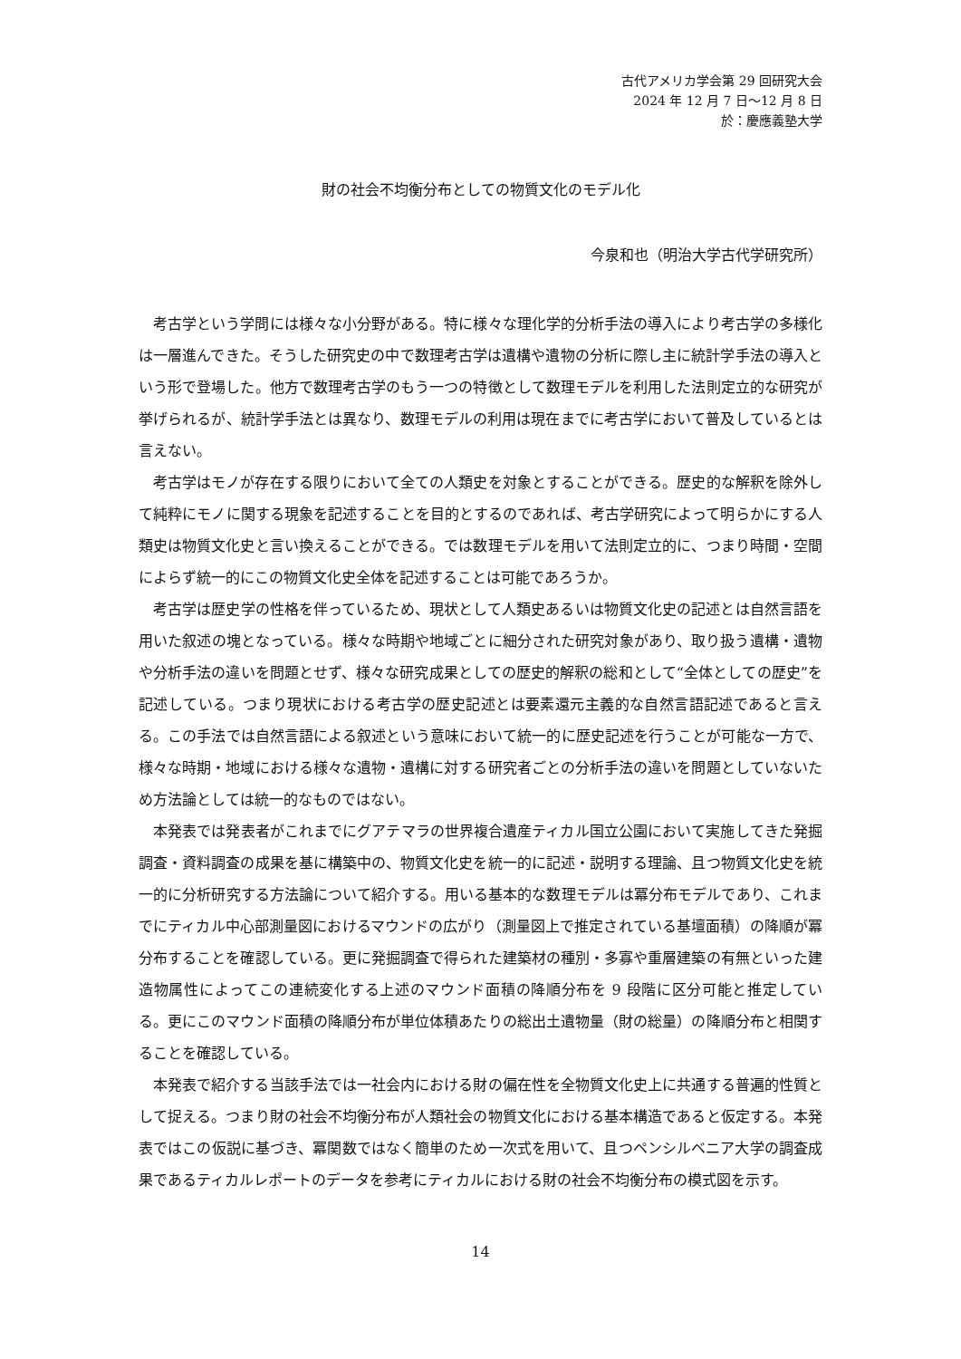古代アメリカ学会第 29 回研究大会
2024 年 12 月 7 日～12 月 8 日
於：慶應義塾大学
財の社会不均衡分布としての物質文化のモデル化
今泉和也（明治大学古代学研究所）
考古学という学問には様々な小分野がある。特に様々な理化学的分析手法の導入により考古学の多様化は一層進んできた。そうした研究史の中で数理考古学は遺構や遺物の分析に際し主に統計学手法の導入という形で登場した。他方で数理考古学のもう一つの特徴として数理モデルを利用した法則定立的な研究が挙げられるが、統計学手法とは異なり、数理モデルの利用は現在までに考古学において普及しているとは言えない。
考古学はモノが存在する限りにおいて全ての人類史を対象とすることができる。歴史的な解釈を除外して純粋にモノに関する現象を記述することを目的とするのであれば、考古学研究によって明らかにする人類史は物質文化史と言い換えることができる。では数理モデルを用いて法則定立的に、つまり時間・空間によらず統一的にこの物質文化史全体を記述することは可能であろうか。
考古学は歴史学の性格を伴っているため、現状として人類史あるいは物質文化史の記述とは自然言語を用いた叙述の塊となっている。様々な時期や地域ごとに細分された研究対象があり、取り扱う遺構・遺物や分析手法の違いを問題とせず、様々な研究成果としての歴史的解釈の総和として“全体としての歴史”を記述している。つまり現状における考古学の歴史記述とは要素還元主義的な自然言語記述であると言える。この手法では自然言語による叙述という意味において統一的に歴史記述を行うことが可能な一方で、様々な時期・地域における様々な遺物・遺構に対する研究者ごとの分析手法の違いを問題としていないため方法論としては統一的なものではない。
本発表では発表者がこれまでにグアテマラの世界複合遺産ティカル国立公園において実施してきた発掘調査・資料調査の成果を基に構築中の、物質文化史を統一的に記述・説明する理論、且つ物質文化史を統一的に分析研究する方法論について紹介する。用いる基本的な数理モデルは冪分布モデルであり、これまでにティカル中心部測量図におけるマウンドの広がり（測量図上で推定されている基壇面積）の降順が冪分布することを確認している。更に発掘調査で得られた建築材の種別・多寡や重層建築の有無といった建造物属性によってこの連続変化する上述のマウンド面積の降順分布を 9 段階に区分可能と推定している。更にこのマウンド面積の降順分布が単位体積あたりの総出土遺物量（財の総量）の降順分布と相関することを確認している。
本発表で紹介する当該手法では一社会内における財の偏在性を全物質文化史上に共通する普遍的性質として捉える。つまり財の社会不均衡分布が人類社会の物質文化における基本構造であると仮定する。本発表ではこの仮説に基づき、冪関数ではなく簡単のため一次式を用いて、且つペンシルベニア大学の調査成果であるティカルレポートのデータを参考にティカルにおける財の社会不均衡分布の模式図を示す。
14